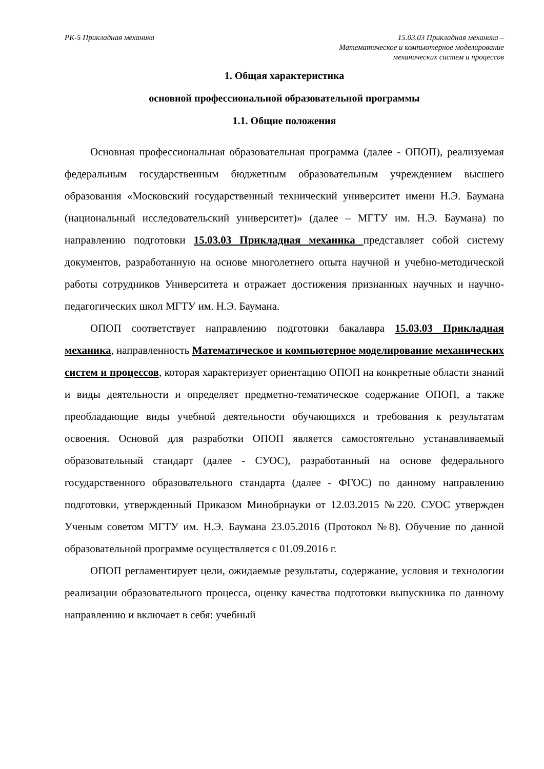РК-5 Прикладная механика 15.03.03 Прикладная механика –
Математическое и компьютерное моделирование
механических систем и процессов
1. Общая характеристика
основной профессиональной образовательной программы
1.1. Общие положения
Основная профессиональная образовательная программа (далее - ОПОП), реализуемая федеральным государственным бюджетным образовательным учреждением высшего образования «Московский государственный технический университет имени Н.Э. Баумана (национальный исследовательский университет)» (далее – МГТУ им. Н.Э. Баумана) по направлению подготовки 15.03.03 Прикладная механика представляет собой систему документов, разработанную на основе многолетнего опыта научной и учебно-методической работы сотрудников Университета и отражает достижения признанных научных и научно-педагогических школ МГТУ им. Н.Э. Баумана.
ОПОП соответствует направлению подготовки бакалавра 15.03.03 Прикладная механика, направленность Математическое и компьютерное моделирование механических систем и процессов, которая характеризует ориентацию ОПОП на конкретные области знаний и виды деятельности и определяет предметно-тематическое содержание ОПОП, а также преобладающие виды учебной деятельности обучающихся и требования к результатам освоения. Основой для разработки ОПОП является самостоятельно устанавливаемый образовательный стандарт (далее - СУОС), разработанный на основе федерального государственного образовательного стандарта (далее - ФГОС) по данному направлению подготовки, утвержденный Приказом Минобрнауки от 12.03.2015 №220. СУОС утвержден Ученым советом МГТУ им. Н.Э. Баумана 23.05.2016 (Протокол №8). Обучение по данной образовательной программе осуществляется с 01.09.2016 г.
ОПОП регламентирует цели, ожидаемые результаты, содержание, условия и технологии реализации образовательного процесса, оценку качества подготовки выпускника по данному направлению и включает в себя: учебный